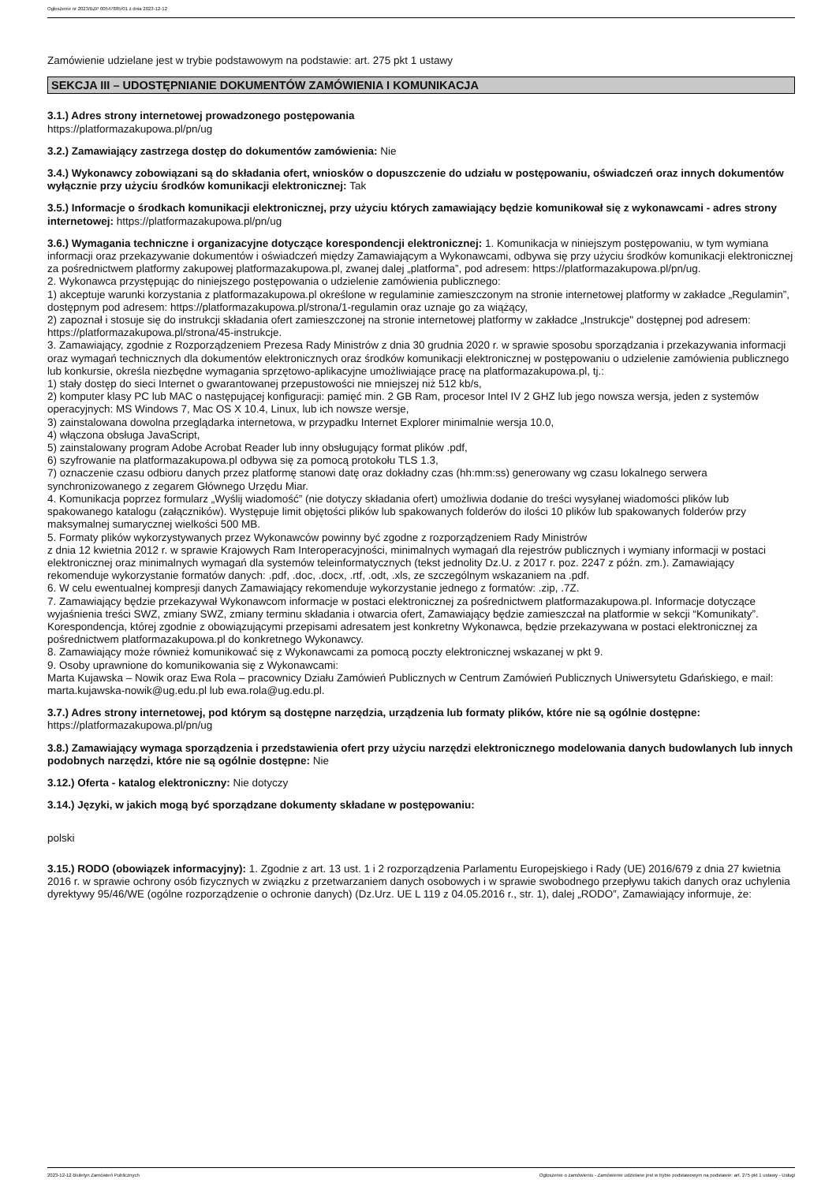Ogłoszenie nr 2023/BZP 00547885/01 z dnia 2023-12-12
Zamówienie udzielane jest w trybie podstawowym na podstawie: art. 275 pkt 1 ustawy
SEKCJA III – UDOSTĘPNIANIE DOKUMENTÓW ZAMÓWIENIA I KOMUNIKACJA
3.1.) Adres strony internetowej prowadzonego postępowania
https://platformazakupowa.pl/pn/ug
3.2.) Zamawiający zastrzega dostęp do dokumentów zamówienia: Nie
3.4.) Wykonawcy zobowiązani są do składania ofert, wniosków o dopuszczenie do udziału w postępowaniu, oświadczeń oraz innych dokumentów wyłącznie przy użyciu środków komunikacji elektronicznej: Tak
3.5.) Informacje o środkach komunikacji elektronicznej, przy użyciu których zamawiający będzie komunikował się z wykonawcami - adres strony internetowej: https://platformazakupowa.pl/pn/ug
3.6.) Wymagania techniczne i organizacyjne dotyczące korespondencji elektronicznej: 1. Komunikacja w niniejszym postępowaniu, w tym wymiana informacji oraz przekazywanie dokumentów i oświadczeń między Zamawiającym a Wykonawcami, odbywa się przy użyciu środków komunikacji elektronicznej za pośrednictwem platformy zakupowej platformazakupowa.pl, zwanej dalej „platforma”, pod adresem: https://platformazakupowa.pl/pn/ug.
2. Wykonawca przystępując do niniejszego postępowania o udzielenie zamówienia publicznego:
1) akceptuje warunki korzystania z platformazakupowa.pl określone w regulaminie zamieszczonym na stronie internetowej platformy w zakładce „Regulamin”, dostępnym pod adresem: https://platformazakupowa.pl/strona/1-regulamin oraz uznaje go za wiążący,
2) zapoznał i stosuje się do instrukcji składania ofert zamieszczonej na stronie internetowej platformy w zakładce „Instrukcje" dostępnej pod adresem: https://platformazakupowa.pl/strona/45-instrukcje.
3. Zamawiający, zgodnie z Rozporządzeniem Prezesa Rady Ministrów z dnia 30 grudnia 2020 r. w sprawie sposobu sporządzania i przekazywania informacji oraz wymagań technicznych dla dokumentów elektronicznych oraz środków komunikacji elektronicznej w postępowaniu o udzielenie zamówienia publicznego lub konkursie, określa niezbędne wymagania sprzętowo-aplikacyjne umożliwiające pracę na platformazakupowa.pl, tj.:
1) stały dostęp do sieci Internet o gwarantowanej przepustowości nie mniejszej niż 512 kb/s,
2) komputer klasy PC lub MAC o następującej konfiguracji: pamięć min. 2 GB Ram, procesor Intel IV 2 GHZ lub jego nowsza wersja, jeden z systemów operacyjnych: MS Windows 7, Mac OS X 10.4, Linux, lub ich nowsze wersje,
3) zainstalowana dowolna przeglądarka internetowa, w przypadku Internet Explorer minimalnie wersja 10.0,
4) włączona obsługa JavaScript,
5) zainstalowany program Adobe Acrobat Reader lub inny obsługujący format plików .pdf,
6) szyfrowanie na platformazakupowa.pl odbywa się za pomocą protokołu TLS 1.3,
7) oznaczenie czasu odbioru danych przez platformę stanowi datę oraz dokładny czas (hh:mm:ss) generowany wg czasu lokalnego serwera synchronizowanego z zegarem Głównego Urzędu Miar.
4. Komunikacja poprzez formularz „Wyślij wiadomość” (nie dotyczy składania ofert) umożliwia dodanie do treści wysyłanej wiadomości plików lub spakowanego katalogu (załączników). Występuje limit objętości plików lub spakowanych folderów do ilości 10 plików lub spakowanych folderów przy maksymalnej sumarycznej wielkości 500 MB.
5. Formaty plików wykorzystywanych przez Wykonawców powinny być zgodne z rozporządzeniem Rady Ministrów
z dnia 12 kwietnia 2012 r. w sprawie Krajowych Ram Interoperacyjności, minimalnych wymagań dla rejestrów publicznych i wymiany informacji w postaci elektronicznej oraz minimalnych wymagań dla systemów teleinformatycznych (tekst jednolity Dz.U. z 2017 r. poz. 2247 z późn. zm.). Zamawiający rekomenduje wykorzystanie formatów danych: .pdf, .doc, .docx, .rtf, .odt, .xls, ze szczególnym wskazaniem na .pdf.
6. W celu ewentualnej kompresji danych Zamawiający rekomenduje wykorzystanie jednego z formatów: .zip, .7Z.
7. Zamawiający będzie przekazywał Wykonawcom informacje w postaci elektronicznej za pośrednictwem platformazakupowa.pl. Informacje dotyczące wyjaśnienia treści SWZ, zmiany SWZ, zmiany terminu składania i otwarcia ofert, Zamawiający będzie zamieszczał na platformie w sekcji “Komunikaty”. Korespondencja, której zgodnie z obowiązującymi przepisami adresatem jest konkretny Wykonawca, będzie przekazywana w postaci elektronicznej za pośrednictwem platformazakupowa.pl do konkretnego Wykonawcy.
8. Zamawiający może również komunikować się z Wykonawcami za pomocą poczty elektronicznej wskazanej w pkt 9.
9. Osoby uprawnione do komunikowania się z Wykonawcami:
Marta Kujawska – Nowik oraz Ewa Rola – pracownicy Działu Zamówień Publicznych w Centrum Zamówień Publicznych Uniwersytetu Gdańskiego, e mail: marta.kujawska-nowik@ug.edu.pl lub ewa.rola@ug.edu.pl.
3.7.) Adres strony internetowej, pod którym są dostępne narzędzia, urządzenia lub formaty plików, które nie są ogólnie dostępne: https://platformazakupowa.pl/pn/ug
3.8.) Zamawiający wymaga sporządzenia i przedstawienia ofert przy użyciu narzędzi elektronicznego modelowania danych budowlanych lub innych podobnych narzędzi, które nie są ogólnie dostępne: Nie
3.12.) Oferta - katalog elektroniczny: Nie dotyczy
3.14.) Języki, w jakich mogą być sporządzane dokumenty składane w postępowaniu:
polski
3.15.) RODO (obowiązek informacyjny): 1. Zgodnie z art. 13 ust. 1 i 2 rozporządzenia Parlamentu Europejskiego i Rady (UE) 2016/679 z dnia 27 kwietnia 2016 r. w sprawie ochrony osób fizycznych w związku z przetwarzaniem danych osobowych i w sprawie swobodnego przepływu takich danych oraz uchylenia dyrektywy 95/46/WE (ogólne rozporządzenie o ochronie danych) (Dz.Urz. UE L 119 z 04.05.2016 r., str. 1), dalej „RODO”, Zamawiający informuje, że:
2023-12-12 Biuletyn Zamówień Publicznych Ogłoszenie o zamówieniu - Zamówienie udzielane jest w trybie podstawowym na podstawie: art. 275 pkt 1 ustawy - Usługi